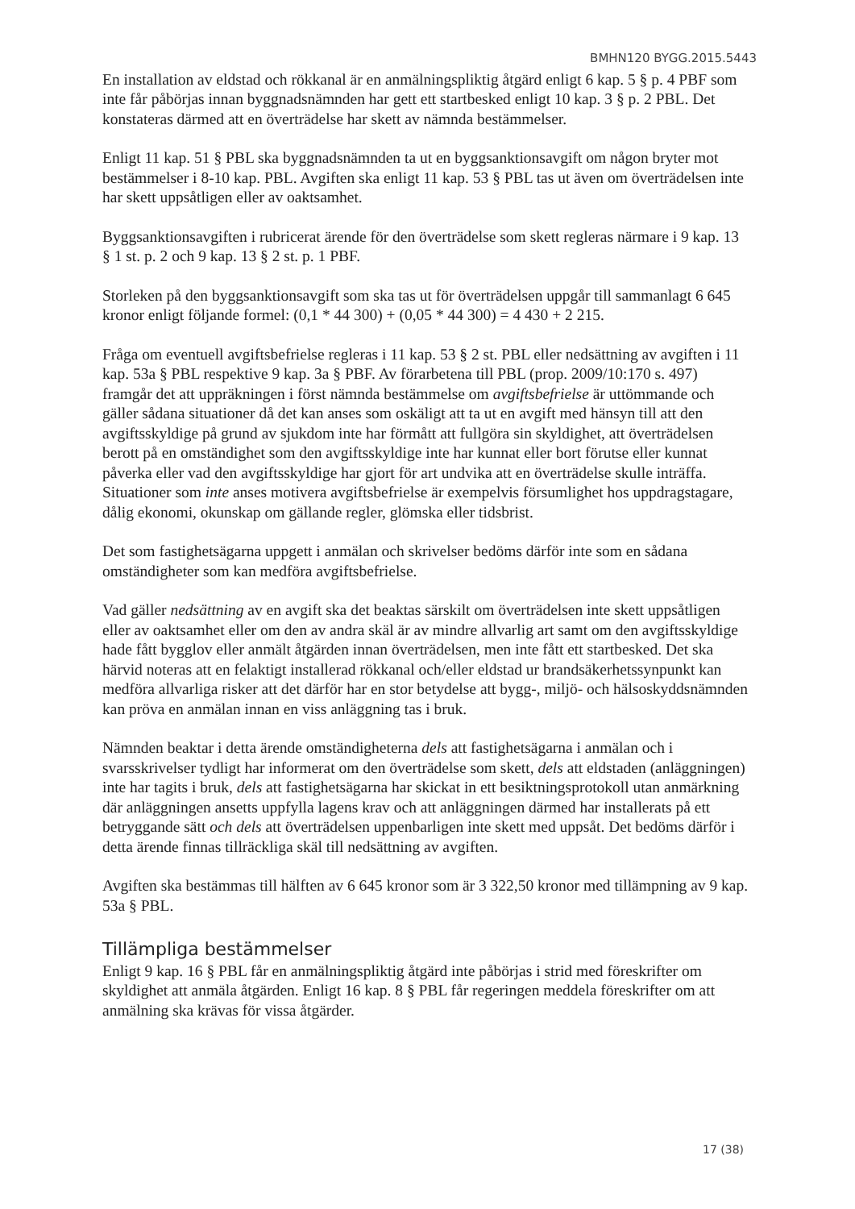BMHN120 BYGG.2015.5443
En installation av eldstad och rökkanal är en anmälningspliktig åtgärd enligt 6 kap. 5 § p. 4 PBF som inte får påbörjas innan byggnadsnämnden har gett ett startbesked enligt 10 kap. 3 § p. 2 PBL. Det konstateras därmed att en överträdelse har skett av nämnda bestämmelser.
Enligt 11 kap. 51 § PBL ska byggnadsnämnden ta ut en byggsanktionsavgift om någon bryter mot bestämmelser i 8-10 kap. PBL. Avgiften ska enligt 11 kap. 53 § PBL tas ut även om överträdelsen inte har skett uppsåtligen eller av oaktsamhet.
Byggsanktionsavgiften i rubricerat ärende för den överträdelse som skett regleras närmare i 9 kap. 13 § 1 st. p. 2 och 9 kap. 13 § 2 st. p. 1 PBF.
Storleken på den byggsanktionsavgift som ska tas ut för överträdelsen uppgår till sammanlagt 6 645 kronor enligt följande formel: (0,1 * 44 300) + (0,05 * 44 300) = 4 430 + 2 215.
Fråga om eventuell avgiftsbefrielse regleras i 11 kap. 53 § 2 st. PBL eller nedsättning av avgiften i 11 kap. 53a § PBL respektive 9 kap. 3a § PBF. Av förarbetena till PBL (prop. 2009/10:170 s. 497) framgår det att uppräkningen i först nämnda bestämmelse om avgiftsbefrielse är uttömmande och gäller sådana situationer då det kan anses som oskäligt att ta ut en avgift med hänsyn till att den avgiftsskyldige på grund av sjukdom inte har förmått att fullgöra sin skyldighet, att överträdelsen berott på en omständighet som den avgiftsskyldige inte har kunnat eller bort förutse eller kunnat påverka eller vad den avgiftsskyldige har gjort för art undvika att en överträdelse skulle inträffa. Situationer som inte anses motivera avgiftsbefrielse är exempelvis försumlighet hos uppdragstagare, dålig ekonomi, okunskap om gällande regler, glömska eller tidsbrist.
Det som fastighetsägarna uppgett i anmälan och skrivelser bedöms därför inte som en sådana omständigheter som kan medföra avgiftsbefrielse.
Vad gäller nedsättning av en avgift ska det beaktas särskilt om överträdelsen inte skett uppsåtligen eller av oaktsamhet eller om den av andra skäl är av mindre allvarlig art samt om den avgiftsskyldige hade fått bygglov eller anmält åtgärden innan överträdelsen, men inte fått ett startbesked. Det ska härvid noteras att en felaktigt installerad rökkanal och/eller eldstad ur brandsäkerhetssynpunkt kan medföra allvarliga risker att det därför har en stor betydelse att bygg-, miljö- och hälsoskyddsnämnden kan pröva en anmälan innan en viss anläggning tas i bruk.
Nämnden beaktar i detta ärende omständigheterna dels att fastighetsägarna i anmälan och i svarsskrivelser tydligt har informerat om den överträdelse som skett, dels att eldstaden (anläggningen) inte har tagits i bruk, dels att fastighetsägarna har skickat in ett besiktningsprotokoll utan anmärkning där anläggningen ansetts uppfylla lagens krav och att anläggningen därmed har installerats på ett betryggande sätt och dels att överträdelsen uppenbarligen inte skett med uppsåt. Det bedöms därför i detta ärende finnas tillräckliga skäl till nedsättning av avgiften.
Avgiften ska bestämmas till hälften av 6 645 kronor som är 3 322,50 kronor med tillämpning av 9 kap. 53a § PBL.
Tillämpliga bestämmelser
Enligt 9 kap. 16 § PBL får en anmälningspliktig åtgärd inte påbörjas i strid med föreskrifter om skyldighet att anmäla åtgärden. Enligt 16 kap. 8 § PBL får regeringen meddela föreskrifter om att anmälning ska krävas för vissa åtgärder.
17 (38)